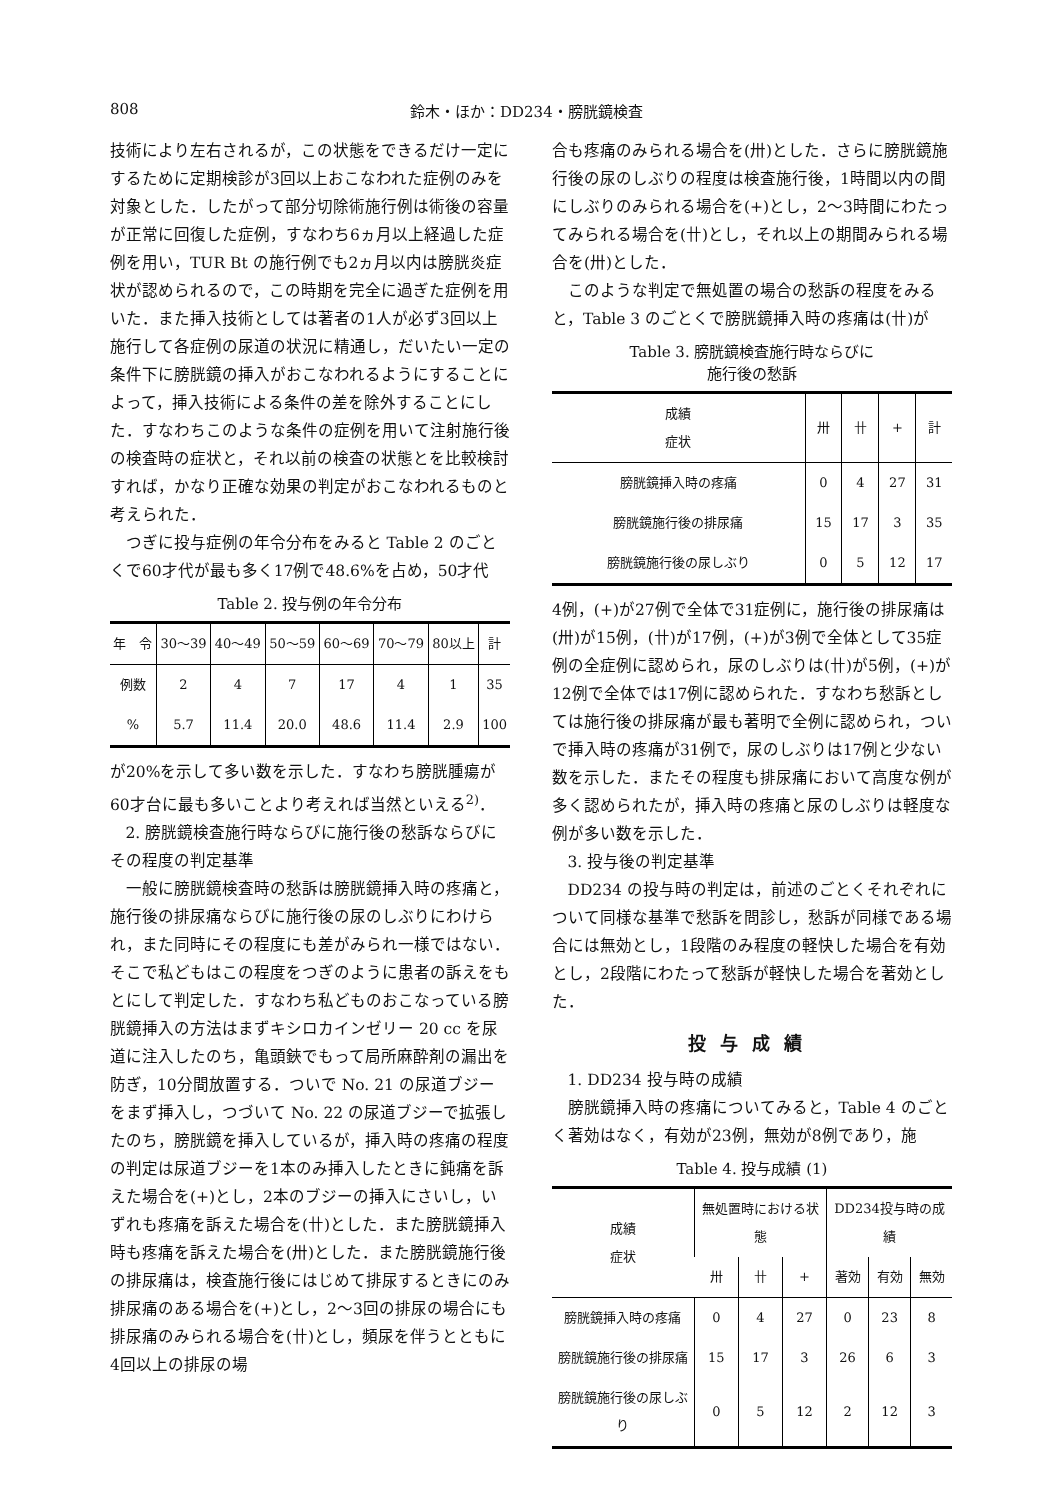808 鈴木・ほか：DD234・膀胱鏡検査
技術により左右されるが，この状態をできるだけ一定にするために定期検診が3回以上おこなわれた症例のみを対象とした．したがって部分切除術施行例は術後の容量が正常に回復した症例，すなわち6ヵ月以上経過した症例を用い，TUR Bt の施行例でも2ヵ月以内は膀胱炎症状が認められるので，この時期を完全に過ぎた症例を用いた．また挿入技術としては著者の1人が必ず3回以上施行して各症例の尿道の状況に精通し，だいたい一定の条件下に膀胱鏡の挿入がおこなわれるようにすることによって，挿入技術による条件の差を除外することにした．すなわちこのような条件の症例を用いて注射施行後の検査時の症状と，それ以前の検査の状態とを比較検討すれば，かなり正確な効果の判定がおこなわれるものと考えられた．
つぎに投与症例の年令分布をみると Table 2 のごとくで60才代が最も多く17例で48.6%を占め，50才代
Table 2. 投与例の年令分布
| 年 令 | 30〜39 | 40〜49 | 50〜59 | 60〜69 | 70〜79 | 80以上 | 計 |
| --- | --- | --- | --- | --- | --- | --- | --- |
| 例数 | 2 | 4 | 7 | 17 | 4 | 1 | 35 |
| % | 5.7 | 11.4 | 20.0 | 48.6 | 11.4 | 2.9 | 100 |
が20%を示して多い数を示した．すなわち膀胱腫瘍が60才台に最も多いことより考えれば当然といえる<sup>2)</sup>．
2. 膀胱鏡検査施行時ならびに施行後の愁訴ならびにその程度の判定基準
一般に膀胱鏡検査時の愁訴は膀胱鏡挿入時の疼痛と，施行後の排尿痛ならびに施行後の尿のしぶりにわけられ，また同時にその程度にも差がみられ一様ではない．そこで私どもはこの程度をつぎのように患者の訴えをもとにして判定した．すなわち私どものおこなっている膀胱鏡挿入の方法はまずキシロカインゼリー 20 cc を尿道に注入したのち，亀頭鋏でもって局所麻酔剤の漏出を防ぎ，10分間放置する．ついで No. 21 の尿道ブジーをまず挿入し，つづいて No. 22 の尿道ブジーで拡張したのち，膀胱鏡を挿入しているが，挿入時の疼痛の程度の判定は尿道ブジーを1本のみ挿入したときに鈍痛を訴えた場合を(+)とし，2本のブジーの挿入にさいし，いずれも疼痛を訴えた場合を(卄)とした．また膀胱鏡挿入時も疼痛を訴えた場合を(卅)とした．また膀胱鏡施行後の排尿痛は，検査施行後にはじめて排尿するときにのみ排尿痛のある場合を(+)とし，2〜3回の排尿の場合にも排尿痛のみられる場合を(卄)とし，頻尿を伴うとともに4回以上の排尿の場
合も疼痛のみられる場合を(卅)とした．さらに膀胱鏡施行後の尿のしぶりの程度は検査施行後，1時間以内の間にしぶりのみられる場合を(+)とし，2〜3時間にわたってみられる場合を(卄)とし，それ以上の期間みられる場合を(卅)とした．
このような判定で無処置の場合の愁訴の程度をみると，Table 3 のごとくで膀胱鏡挿入時の疼痛は(卄)が
Table 3. 膀胱鏡検査施行時ならびに
施行後の愁訴
| 成績 症状 | 卅 | 卄 | + | 計 |
| --- | --- | --- | --- | --- |
| 膀胱鏡挿入時の疼痛 | 0 | 4 | 27 | 31 |
| 膀胱鏡施行後の排尿痛 | 15 | 17 | 3 | 35 |
| 膀胱鏡施行後の尿しぶり | 0 | 5 | 12 | 17 |
4例，(+)が27例で全体で31症例に，施行後の排尿痛は(卅)が15例，(卄)が17例，(+)が3例で全体として35症例の全症例に認められ，尿のしぶりは(卄)が5例，(+)が12例で全体では17例に認められた．すなわち愁訴としては施行後の排尿痛が最も著明で全例に認められ，ついで挿入時の疼痛が31例で，尿のしぶりは17例と少ない数を示した．またその程度も排尿痛において高度な例が多く認められたが，挿入時の疼痛と尿のしぶりは軽度な例が多い数を示した．
3. 投与後の判定基準
DD234 の投与時の判定は，前述のごとくそれぞれについて同様な基準で愁訴を問診し，愁訴が同様である場合には無効とし，1段階のみ程度の軽快した場合を有効とし，2段階にわたって愁訴が軽快した場合を著効とした．
投与成績
1. DD234 投与時の成績
膀胱鏡挿入時の疼痛についてみると，Table 4 のごとく著効はなく，有効が23例，無効が8例であり，施
Table 4. 投与成績 (1)
| 成績 症状 | 無処置時における状態 | | | DD234投与時の成績 | | |
| --- | --- | --- | --- | --- | --- | --- |
| | 卅 | 卄 | + | 著効 | 有効 | 無効 |
| 膀胱鏡挿入時の疼痛 | 0 | 4 | 27 | 0 | 23 | 8 |
| 膀胱鏡施行後の排尿痛 | 15 | 17 | 3 | 26 | 6 | 3 |
| 膀胱鏡施行後の尿しぶり | 0 | 5 | 12 | 2 | 12 | 3 |